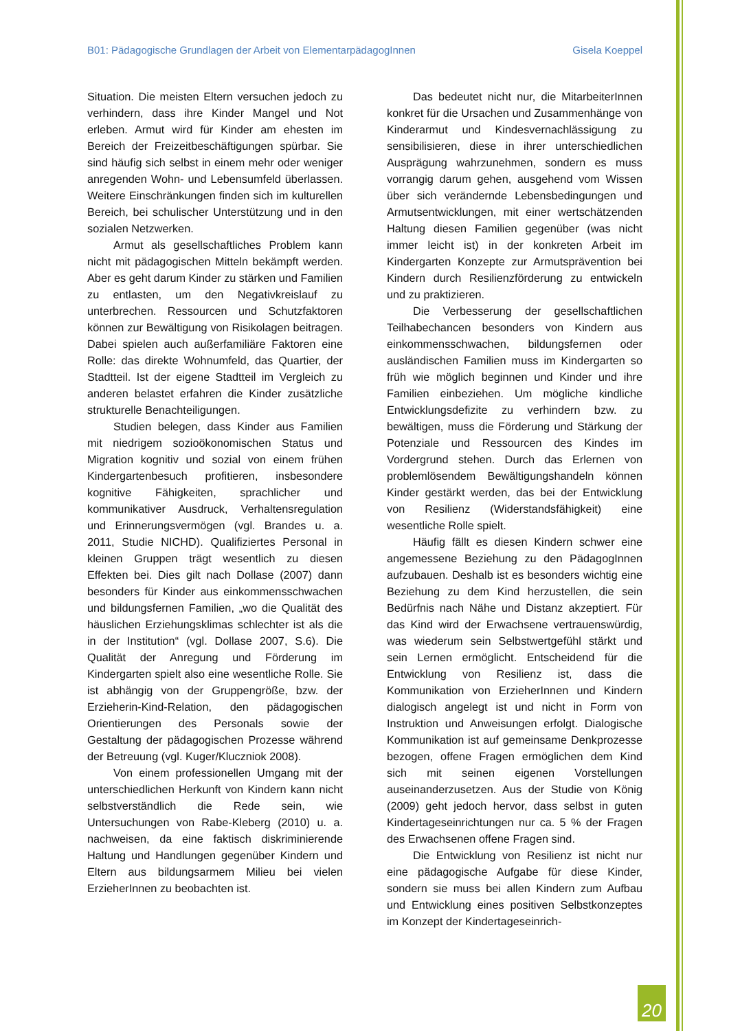B01: Pädagogische Grundlagen der Arbeit von ElementarpädagogInnen Gisela Koeppel
Situation. Die meisten Eltern versuchen jedoch zu verhindern, dass ihre Kinder Mangel und Not erleben. Armut wird für Kinder am ehesten im Bereich der Freizeitbeschäftigungen spürbar. Sie sind häufig sich selbst in einem mehr oder weniger anregenden Wohn- und Lebensumfeld überlassen. Weitere Einschränkungen finden sich im kulturellen Bereich, bei schulischer Unterstützung und in den sozialen Netzwerken.
Armut als gesellschaftliches Problem kann nicht mit pädagogischen Mitteln bekämpft werden. Aber es geht darum Kinder zu stärken und Familien zu entlasten, um den Negativkreislauf zu unterbrechen. Ressourcen und Schutzfaktoren können zur Bewältigung von Risikolagen beitragen. Dabei spielen auch außerfamiliäre Faktoren eine Rolle: das direkte Wohnumfeld, das Quartier, der Stadtteil. Ist der eigene Stadtteil im Vergleich zu anderen belastet erfahren die Kinder zusätzliche strukturelle Benachteiligungen.
Studien belegen, dass Kinder aus Familien mit niedrigem sozioökonomischen Status und Migration kognitiv und sozial von einem frühen Kindergartenbesuch profitieren, insbesondere kognitive Fähigkeiten, sprachlicher und kommunikativer Ausdruck, Verhaltensregulation und Erinnerungsvermögen (vgl. Brandes u. a. 2011, Studie NICHD). Qualifiziertes Personal in kleinen Gruppen trägt wesentlich zu diesen Effekten bei. Dies gilt nach Dollase (2007) dann besonders für Kinder aus einkommensschwachen und bildungsfernen Familien, „wo die Qualität des häuslichen Erziehungsklimas schlechter ist als die in der Institution“ (vgl. Dollase 2007, S.6). Die Qualität der Anregung und Förderung im Kindergarten spielt also eine wesentliche Rolle. Sie ist abhängig von der Gruppengröße, bzw. der Erzieherin-Kind-Relation, den pädagogischen Orientierungen des Personals sowie der Gestaltung der pädagogischen Prozesse während der Betreuung (vgl. Kuger/Kluczniok 2008).
Von einem professionellen Umgang mit der unterschiedlichen Herkunft von Kindern kann nicht selbstverständlich die Rede sein, wie Untersuchungen von Rabe-Kleberg (2010) u. a. nachweisen, da eine faktisch diskriminierende Haltung und Handlungen gegenüber Kindern und Eltern aus bildungsarmem Milieu bei vielen ErzieherInnen zu beobachten ist.
Das bedeutet nicht nur, die MitarbeiterInnen konkret für die Ursachen und Zusammenhänge von Kinderarmut und Kindesvernachlässigung zu sensibilisieren, diese in ihrer unterschiedlichen Ausprägung wahrzunehmen, sondern es muss vorrangig darum gehen, ausgehend vom Wissen über sich verändernde Lebensbedingungen und Armutsentwicklungen, mit einer wertschätzenden Haltung diesen Familien gegenüber (was nicht immer leicht ist) in der konkreten Arbeit im Kindergarten Konzepte zur Armutsprävention bei Kindern durch Resilienzförderung zu entwickeln und zu praktizieren.
Die Verbesserung der gesellschaftlichen Teilhabechancen besonders von Kindern aus einkommensschwachen, bildungsfernen oder ausländischen Familien muss im Kindergarten so früh wie möglich beginnen und Kinder und ihre Familien einbeziehen. Um mögliche kindliche Entwicklungsdefizite zu verhindern bzw. zu bewältigen, muss die Förderung und Stärkung der Potenziale und Ressourcen des Kindes im Vordergrund stehen. Durch das Erlernen von problemlösendem Bewältigungshandeln können Kinder gestärkt werden, das bei der Entwicklung von Resilienz (Widerstandsfähigkeit) eine wesentliche Rolle spielt.
Häufig fällt es diesen Kindern schwer eine angemessene Beziehung zu den PädagogInnen aufzubauen. Deshalb ist es besonders wichtig eine Beziehung zu dem Kind herzustellen, die sein Bedürfnis nach Nähe und Distanz akzeptiert. Für das Kind wird der Erwachsene vertrauenswürdig, was wiederum sein Selbstwertgefühl stärkt und sein Lernen ermöglicht. Entscheidend für die Entwicklung von Resilienz ist, dass die Kommunikation von ErzieherInnen und Kindern dialogisch angelegt ist und nicht in Form von Instruktion und Anweisungen erfolgt. Dialogische Kommunikation ist auf gemeinsame Denkprozesse bezogen, offene Fragen ermöglichen dem Kind sich mit seinen eigenen Vorstellungen auseinanderzusetzen. Aus der Studie von König (2009) geht jedoch hervor, dass selbst in guten Kindertageseinrichtungen nur ca. 5 % der Fragen des Erwachsenen offene Fragen sind.
Die Entwicklung von Resilienz ist nicht nur eine pädagogische Aufgabe für diese Kinder, sondern sie muss bei allen Kindern zum Aufbau und Entwicklung eines positiven Selbstkonzeptes im Konzept der Kindertageseinrich-
20